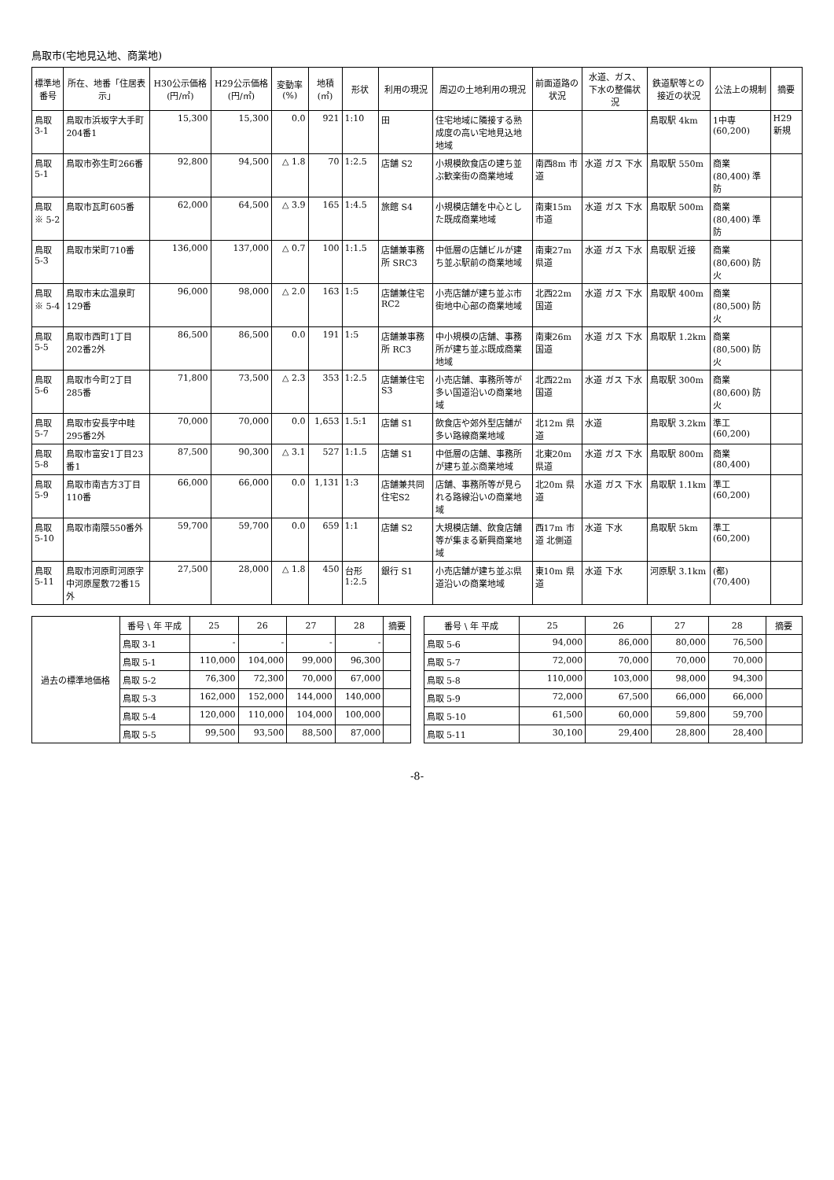鳥取市(宅地見込地、商業地)
| 標準地番号 | 所在、地番「住居表示」 | H30公示価格(円/㎡) | H29公示価格(円/㎡) | 変動率(%) | 地積(㎡) | 形状 | 利用の現況 | 周辺の土地利用の現況 | 前面道路の状況 | 水道、ガス、下水の整備状況 | 鉄道駅等との接近の状況 | 公法上の規制 | 摘要 |
| --- | --- | --- | --- | --- | --- | --- | --- | --- | --- | --- | --- | --- | --- |
| 鳥取 3-1 | 鳥取市浜坂字大手町204番1 | 15,300 | 15,300 | 0.0 | 921 | 1:10 | 田 | 住宅地域に隣接する熟成度の高い宅地見込地地域 | | | 鳥取駅 4km | 1中専 (60,200) | H29新規 |
| 鳥取 5-1 | 鳥取市弥生町266番 | 92,800 | 94,500 | △ 1.8 | 70 | 1:2.5 | 店舗 S2 | 小規模飲食店の建ち並ぶ歓楽街の商業地域 | 南西8m 市道 | 水道 ガス 下水 | 鳥取駅 550m | 商業 (80,400) 準防 | |
| 鳥取 ※ 5-2 | 鳥取市瓦町605番 | 62,000 | 64,500 | △ 3.9 | 165 | 1:4.5 | 旅館 S4 | 小規模店舗を中心とした既成商業地域 | 南東15m 市道 | 水道 ガス 下水 | 鳥取駅 500m | 商業 (80,400) 準防 | |
| 鳥取 5-3 | 鳥取市栄町710番 | 136,000 | 137,000 | △ 0.7 | 100 | 1:1.5 | 店舗兼事務所 SRC3 | 中低層の店舗ビルが建ち並ぶ駅前の商業地域 | 南東27m 県道 | 水道 ガス 下水 | 鳥取駅 近接 | 商業 (80,600) 防火 | |
| 鳥取 ※ 5-4 | 鳥取市末広温泉町129番 | 96,000 | 98,000 | △ 2.0 | 163 | 1:5 | 店舗兼住宅 RC2 | 小売店舗が建ち並ぶ市街地中心部の商業地域 | 北西22m 国道 | 水道 ガス 下水 | 鳥取駅 400m | 商業 (80,500) 防火 | |
| 鳥取 5-5 | 鳥取市西町1丁目202番2外 | 86,500 | 86,500 | 0.0 | 191 | 1:5 | 店舗兼事務所 RC3 | 中小規模の店舗、事務所が建ち並ぶ既成商業地域 | 南東26m 国道 | 水道 ガス 下水 | 鳥取駅 1.2km | 商業 (80,500) 防火 | |
| 鳥取 5-6 | 鳥取市今町2丁目285番 | 71,800 | 73,500 | △ 2.3 | 353 | 1:2.5 | 店舗兼住宅 S3 | 小売店舗、事務所等が多い国道沿いの商業地域 | 北西22m 国道 | 水道 ガス 下水 | 鳥取駅 300m | 商業 (80,600) 防火 | |
| 鳥取 5-7 | 鳥取市安長字中畦295番2外 | 70,000 | 70,000 | 0.0 | 1,653 | 1.5:1 | 店舗 S1 | 飲食店や郊外型店舗が多い路線商業地域 | 北12m 県道 | 水道 | 鳥取駅 3.2km | 準工 (60,200) | |
| 鳥取 5-8 | 鳥取市富安1丁目23番1 | 87,500 | 90,300 | △ 3.1 | 527 | 1:1.5 | 店舗 S1 | 中低層の店舗、事務所が建ち並ぶ商業地域 | 北東20m 県道 | 水道 ガス 下水 | 鳥取駅 800m | 商業 (80,400) | |
| 鳥取 5-9 | 鳥取市南吉方3丁目110番 | 66,000 | 66,000 | 0.0 | 1,131 | 1:3 | 店舗兼共同住宅S2 | 店舗、事務所等が見られる路線沿いの商業地域 | 北20m 県道 | 水道 ガス 下水 | 鳥取駅 1.1km | 準工 (60,200) | |
| 鳥取 5-10 | 鳥取市南隈550番外 | 59,700 | 59,700 | 0.0 | 659 | 1:1 | 店舗 S2 | 大規模店舗、飲食店舗等が集まる新興商業地域 | 西17m 市道 北側道 | 水道 下水 | 鳥取駅 5km | 準工 (60,200) | |
| 鳥取 5-11 | 鳥取市河原町河原字中河原屋敷72番15外 | 27,500 | 28,000 | △ 1.8 | 450 | 台形 1:2.5 | 銀行 S1 | 小売店舗が建ち並ぶ県道沿いの商業地域 | 東10m 県道 | 水道 下水 | 河原駅 3.1km | (都) (70,400) | |
| 過去の標準地価格 | 番号 \ 年 平成 | 25 | 26 | 27 | 28 | 摘要 |
| --- | --- | --- | --- | --- | --- | --- |
| | 鳥取 3-1 | - | - | - | - | |
| | 鳥取 5-1 | 110,000 | 104,000 | 99,000 | 96,300 | |
| | 鳥取 5-2 | 76,300 | 72,300 | 70,000 | 67,000 | |
| | 鳥取 5-3 | 162,000 | 152,000 | 144,000 | 140,000 | |
| | 鳥取 5-4 | 120,000 | 110,000 | 104,000 | 100,000 | |
| | 鳥取 5-5 | 99,500 | 93,500 | 88,500 | 87,000 | |
| 番号 \ 年 平成 | 25 | 26 | 27 | 28 | 摘要 |
| --- | --- | --- | --- | --- | --- |
| 鳥取 5-6 | 94,000 | 86,000 | 80,000 | 76,500 | |
| 鳥取 5-7 | 72,000 | 70,000 | 70,000 | 70,000 | |
| 鳥取 5-8 | 110,000 | 103,000 | 98,000 | 94,300 | |
| 鳥取 5-9 | 72,000 | 67,500 | 66,000 | 66,000 | |
| 鳥取 5-10 | 61,500 | 60,000 | 59,800 | 59,700 | |
| 鳥取 5-11 | 30,100 | 29,400 | 28,800 | 28,400 | |
-8-